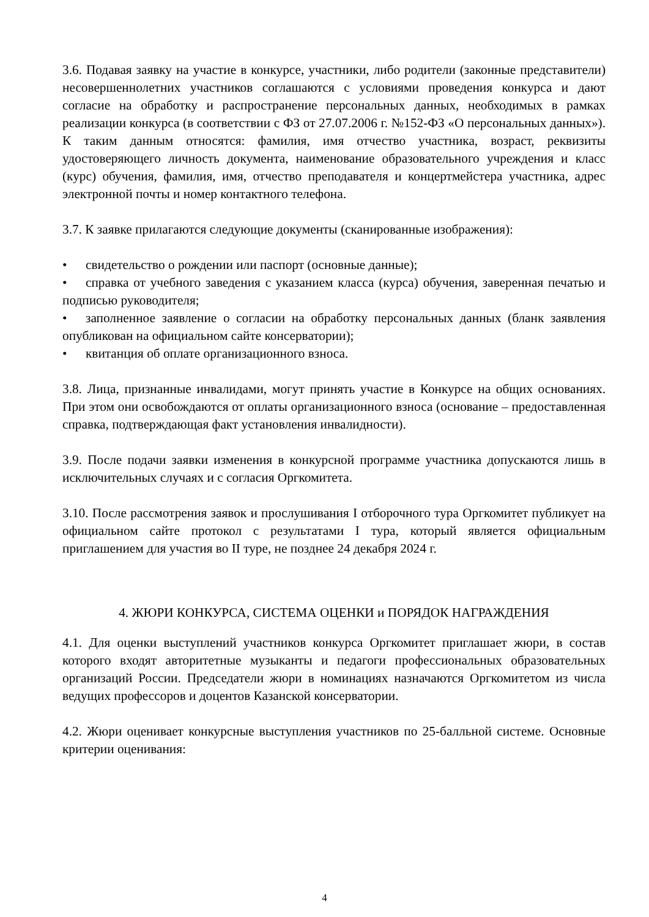3.6. Подавая заявку на участие в конкурсе, участники, либо родители (законные представители) несовершеннолетних участников соглашаются с условиями проведения конкурса и дают согласие на обработку и распространение персональных данных, необходимых в рамках реализации конкурса (в соответствии с ФЗ от 27.07.2006 г. №152-ФЗ «О персональных данных»). К таким данным относятся: фамилия, имя отчество участника, возраст, реквизиты удостоверяющего личность документа, наименование образовательного учреждения и класс (курс) обучения, фамилия, имя, отчество преподавателя и концертмейстера участника, адрес электронной почты и номер контактного телефона.
3.7. К заявке прилагаются следующие документы (сканированные изображения):
• свидетельство о рождении или паспорт (основные данные);
• справка от учебного заведения с указанием класса (курса) обучения, заверенная печатью и подписью руководителя;
• заполненное заявление о согласии на обработку персональных данных (бланк заявления опубликован на официальном сайте консерватории);
• квитанция об оплате организационного взноса.
3.8. Лица, признанные инвалидами, могут принять участие в Конкурсе на общих основаниях. При этом они освобождаются от оплаты организационного взноса (основание – предоставленная справка, подтверждающая факт установления инвалидности).
3.9. После подачи заявки изменения в конкурсной программе участника допускаются лишь в исключительных случаях и с согласия Оргкомитета.
3.10. После рассмотрения заявок и прослушивания I отборочного тура Оргкомитет публикует на официальном сайте протокол с результатами I тура, который является официальным приглашением для участия во II туре, не позднее 24 декабря 2024 г.
4. ЖЮРИ КОНКУРСА, СИСТЕМА ОЦЕНКИ и ПОРЯДОК НАГРАЖДЕНИЯ
4.1. Для оценки выступлений участников конкурса Оргкомитет приглашает жюри, в состав которого входят авторитетные музыканты и педагоги профессиональных образовательных организаций России. Председатели жюри в номинациях назначаются Оргкомитетом из числа ведущих профессоров и доцентов Казанской консерватории.
4.2. Жюри оценивает конкурсные выступления участников по 25-балльной системе. Основные критерии оценивания:
4